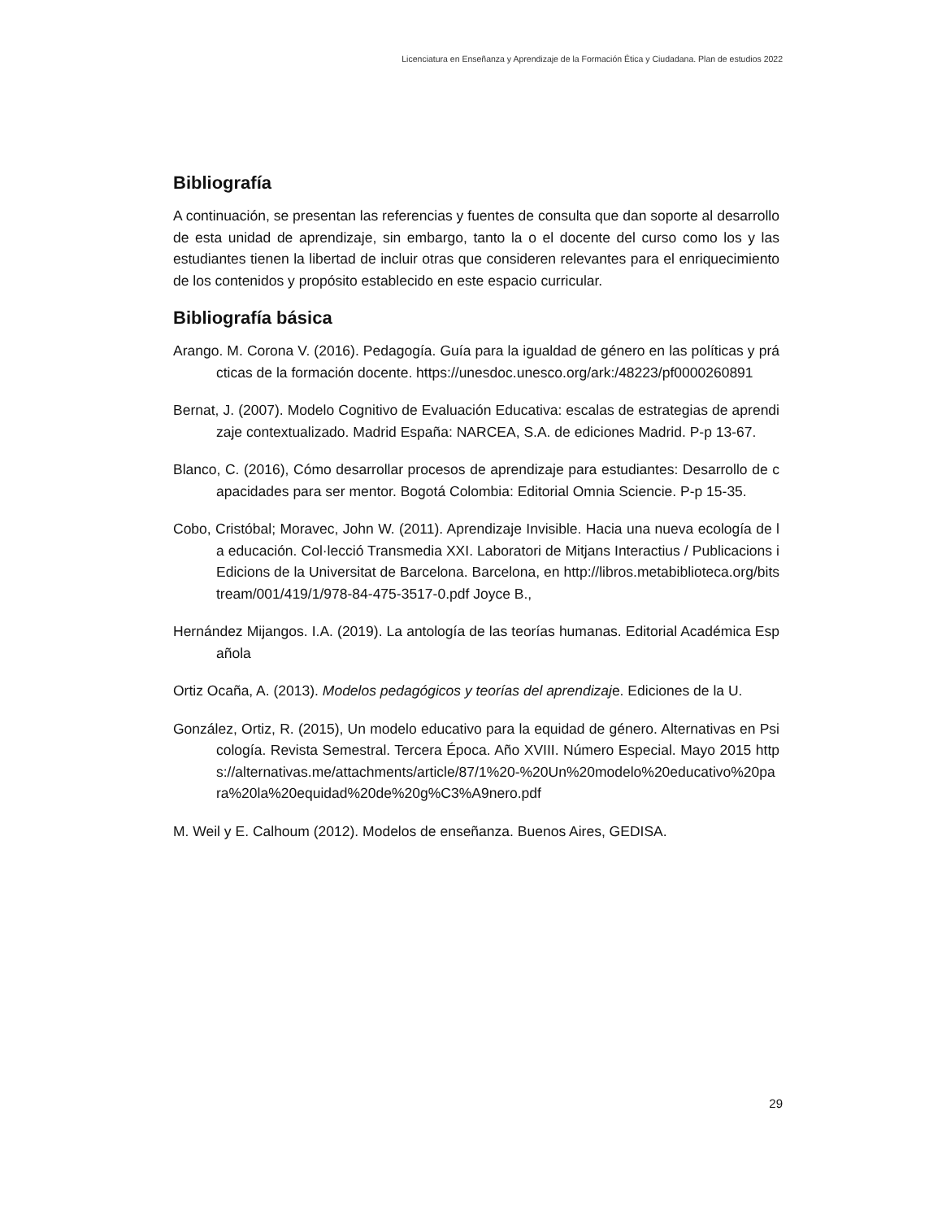Licenciatura en Enseñanza y Aprendizaje de la Formación Ética y Ciudadana. Plan de estudios 2022
Bibliografía
A continuación, se presentan las referencias y fuentes de consulta que dan soporte al desarrollo de esta unidad de aprendizaje, sin embargo, tanto la o el docente del curso como los y las estudiantes tienen la libertad de incluir otras que consideren relevantes para el enriquecimiento de los contenidos y propósito establecido en este espacio curricular.
Bibliografía básica
Arango. M. Corona V. (2016). Pedagogía. Guía para la igualdad de género en las políticas y prácticas de la formación docente. https://unesdoc.unesco.org/ark:/48223/pf0000260891
Bernat, J. (2007). Modelo Cognitivo de Evaluación Educativa: escalas de estrategias de aprendizaje contextualizado. Madrid España: NARCEA, S.A. de ediciones Madrid. P-p 13-67.
Blanco, C. (2016), Cómo desarrollar procesos de aprendizaje para estudiantes: Desarrollo de capacidades para ser mentor. Bogotá Colombia: Editorial Omnia Sciencie. P-p 15-35.
Cobo, Cristóbal; Moravec, John W. (2011). Aprendizaje Invisible. Hacia una nueva ecología de la educación. Col·lecció Transmedia XXI. Laboratori de Mitjans Interactius / Publicacions i Edicions de la Universitat de Barcelona. Barcelona, en http://libros.metabiblioteca.org/bitstream/001/419/1/978-84-475-3517-0.pdf Joyce B.,
Hernández Mijangos. I.A. (2019). La antología de las teorías humanas. Editorial Académica Española
Ortiz Ocaña, A. (2013). Modelos pedagógicos y teorías del aprendizaje. Ediciones de la U.
González, Ortiz, R. (2015), Un modelo educativo para la equidad de género. Alternativas en Psicología. Revista Semestral. Tercera Época. Año XVIII. Número Especial. Mayo 2015 https://alternativas.me/attachments/article/87/1%20-%20Un%20modelo%20educativo%20para%20la%20equidad%20de%20g%C3%A9nero.pdf
M. Weil y E. Calhoum (2012). Modelos de enseñanza. Buenos Aires, GEDISA.
29